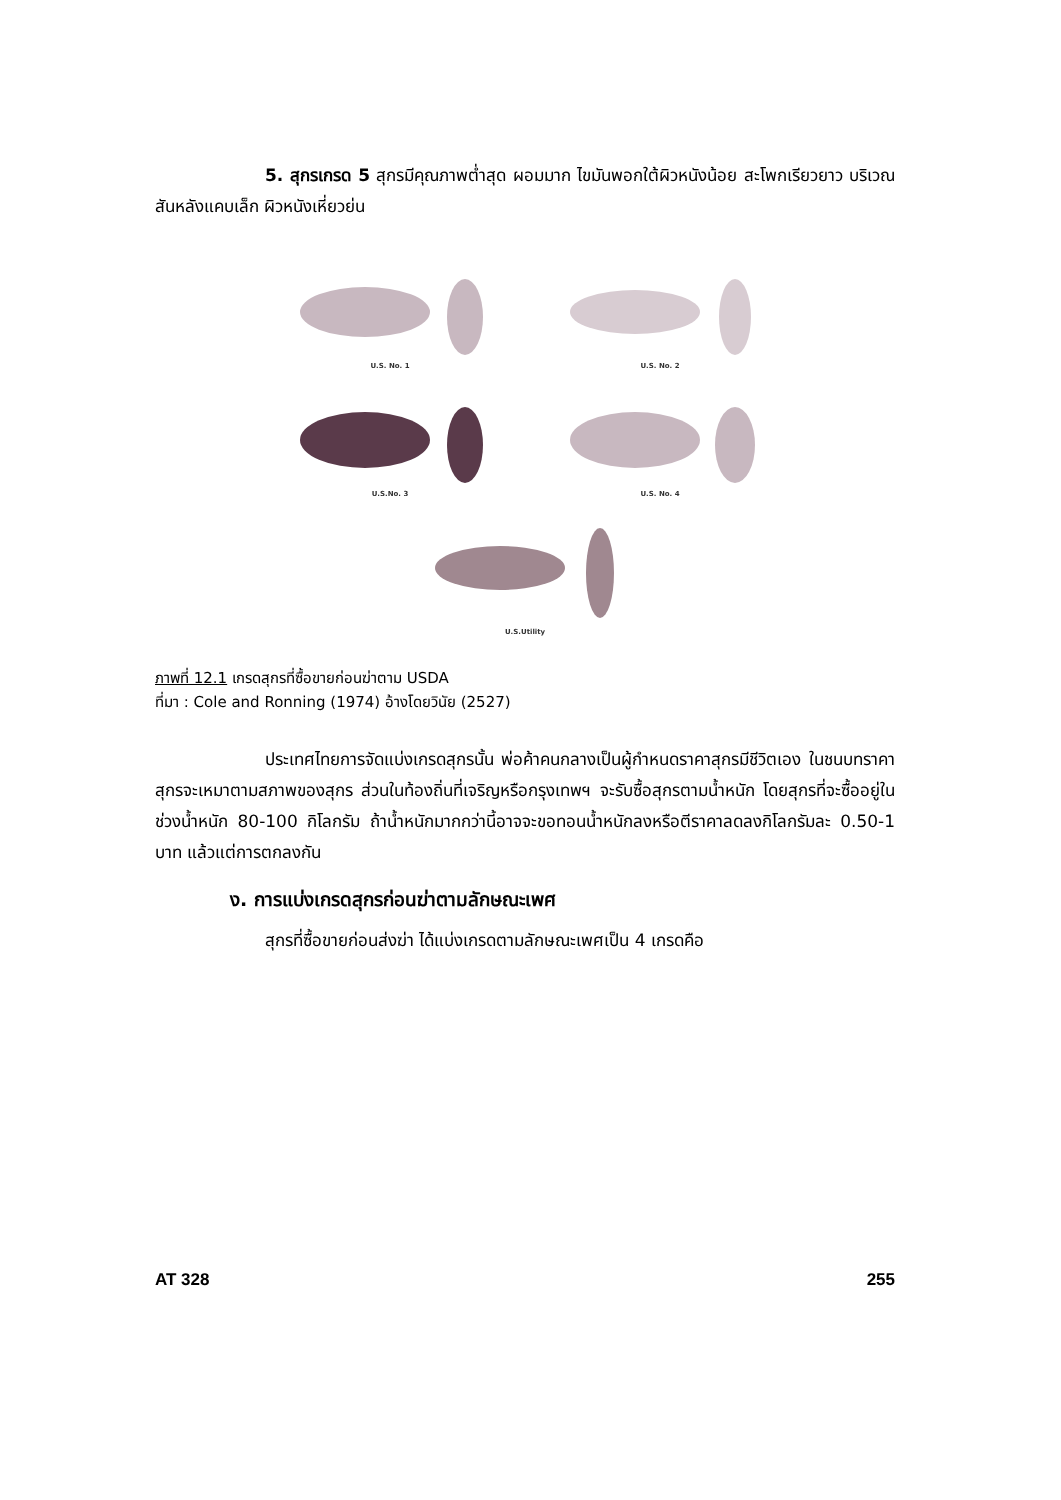5. สุกรเกรด 5 สุกรมีคุณภาพต่ำสุด ผอมมาก ไขมันพอกใต้ผิวหนังน้อย สะโพกเรียวยาว บริเวณสันหลังแคบเล็ก ผิวหนังเหี่ยวย่น
U.S. No. 1
U.S. No. 2
U.S.No. 3
U.S. No. 4
U.S.Utility
ภาพที่ 12.1 เกรดสุกรที่ซื้อขายก่อนฆ่าตาม USDA
ที่มา : Cole and Ronning (1974) อ้างโดยวินัย (2527)
ประเทศไทยการจัดแบ่งเกรดสุกรนั้น พ่อค้าคนกลางเป็นผู้กำหนดราคาสุกรมีชีวิตเอง ในชนบทราคาสุกรจะเหมาตามสภาพของสุกร ส่วนในท้องถิ่นที่เจริญหรือกรุงเทพฯ จะรับซื้อสุกรตามน้ำหนัก โดยสุกรที่จะซื้ออยู่ในช่วงน้ำหนัก 80-100 กิโลกรัม ถ้าน้ำหนักมากกว่านี้อาจจะขอทอนน้ำหนักลงหรือตีราคาลดลงกิโลกรัมละ 0.50-1 บาท แล้วแต่การตกลงกัน
ง. การแบ่งเกรดสุกรก่อนฆ่าตามลักษณะเพศ
สุกรที่ซื้อขายก่อนส่งฆ่า ได้แบ่งเกรดตามลักษณะเพศเป็น 4 เกรดคือ
AT 328 255